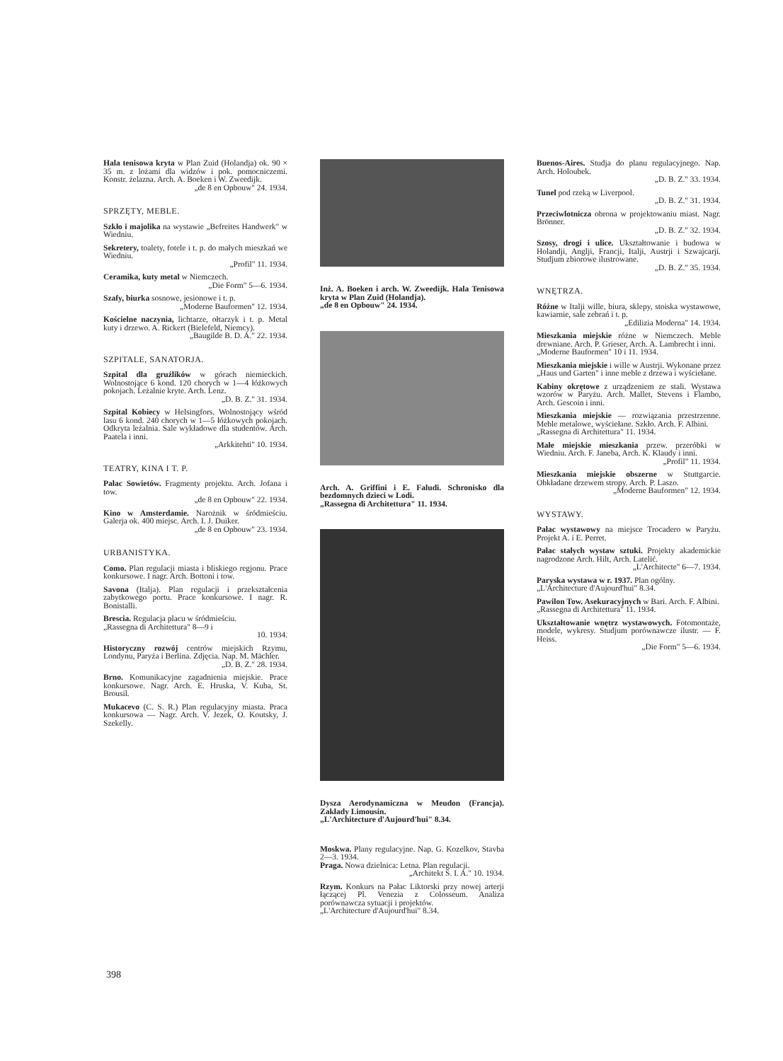Hala tenisowa kryta w Plan Zuid (Holandja) ok. 90 × 35 m. z lożami dla widzów i pok. pomocniczemi. Konstr. żelazna. Arch. A. Boeken i W. Zweedijk.
„de 8 en Opbouw" 24. 1934.
SPRZĘTY, MEBLE.
Szkło i majolika na wystawie „Befreites Handwerk" w Wiedniu.
Sekretery, toalety, fotele i t. p. do małych mieszkań we Wiedniu.
„Profil" 11. 1934.
Ceramika, kuty metal w Niemczech.
„Die Form" 5—6. 1934.
Szafy, biurka sosnowe, jesionowe i t. p.
„Moderne Bauformen" 12. 1934.
Kościelne naczynia, lichtarze, ołtarzyk i t. p. Metal kuty i drzewo. A. Rickert (Bielefeld, Niemcy).
„Baugilde B. D. A." 22. 1934.
SZPITALE, SANATORJA.
Szpital dla gruźlików w górach niemieckich. Wolnostojące 6 kond. 120 chorych w 1—4 łóżkowych pokojach. Leżalnie kryte. Arch. Lenz.
„D. B. Z." 31. 1934.
Szpital Kobiecy w Helsingfors. Wolnostojący wśród lasu 6 kond. 240 chorych w 1—5 łóżkowych pokojach. Odkryta leżalnia. Sale wykładowe dla studentów. Arch. Paatela i inni.
„Arkkitehti" 10. 1934.
TEATRY, KINA I T. P.
Pałac Sowietów. Fragmenty projektu. Arch. Jofana i tow.
„de 8 en Opbouw" 22. 1934.
Kino w Amsterdamie. Narożnik w śródmieściu. Galerja ok. 400 miejsc. Arch. I. J. Duiker.
„de 8 en Opbouw" 23. 1934.
URBANISTYKA.
Como. Plan regulacji miasta i bliskiego regjonu. Prace konkursowe. I nagr. Arch. Bottoni i tow.
Savona (Italja). Plan regulacji i przekształcenia zabytkowego portu. Prace konkursowe. I nagr. R. Bonistalli.
Brescia. Regulacja placu w śródmieściu.
„Rassegna di Architettura" 8—9 i
10. 1934.
Historyczny rozwój centrów miejskich Rzymu, Londynu, Paryża i Berlina. Zdjęcia. Nap. M. Mächler.
„D. B. Z." 28. 1934.
Brno. Komunikacyjne zagadnienia miejskie. Prace konkursowe. Nagr. Arch. E. Hruska, V. Kuba, St. Brousil.
Mukacevo (C. S. R.) Plan regulacyjny miasta. Praca konkursowa — Nagr. Arch. V. Jezek, O. Koutsky, J. Szekelly.
Inż. A. Boeken i arch. W. Zweedijk. Hala Tenisowa kryta w Plan Zuid (Holandja).
„de 8 en Opbouw" 24. 1934.
Arch. A. Griffini i E. Faludi. Schronisko dla bezdomnych dzieci w Lodi.
„Rassegna di Architettura" 11. 1934.
Dysza Aerodynamiczna w Meudon (Francja). Zakłady Limousin.
„L'Architecture d'Aujourd'hui" 8.34.
Moskwa. Plany regulacyjne. Nap. G. Kozelkov, Stavba 2—3. 1934.
Praga. Nowa dzielnica: Letna. Plan regulacji.
„Architekt S. I. A." 10. 1934.
Rzym. Konkurs na Pałac Liktorski przy nowej arterji łączącej Pl. Venezia z Colosseum. Analiza porównawcza sytuacji i projektów.
„L'Architecture d'Aujourd'hui" 8.34.
Buenos-Aires. Studja do planu regulacyjnego. Nap. Arch. Holoubek.
„D. B. Z." 33. 1934.
Tunel pod rzeką w Liverpool.
„D. B. Z." 31. 1934.
Przeciwlotnicza obrona w projektowaniu miast. Nagr. Brönner.
„D. B. Z." 32. 1934.
Szosy, drogi i ulice. Ukształtowanie i budowa w Holandji, Anglji, Francji, Italji, Austrji i Szwajcarji. Studjum zbiorowe ilustrowane.
„D. B. Z." 35. 1934.
WNĘTRZA.
Różne w Italji wille, biura, sklepy, stoiska wystawowe, kawiarnie, sale zebrań i t. p.
„Edilizia Moderna" 14. 1934.
Mieszkania miejskie różne w Niemczech. Meble drewniane. Arch. P. Grieser, Arch. A. Lambrecht i inni.
„Moderne Bauformen" 10 i 11. 1934.
Mieszkania miejskie i wille w Austrji. Wykonane przez „Haus und Garten" i inne meble z drzewa i wyściełane.
Kabiny okrętowe z urządzeniem ze stali. Wystawa wzorów w Paryżu. Arch. Mallet, Stevens i Flambo, Arch. Gescoin i inni.
Mieszkania miejskie — rozwiązania przestrzenne. Meble metalowe, wyściełane. Szkło. Arch. F. Albini.
„Rassegna di Architettura" 11. 1934.
Małe miejskie mieszkania przew. przeróbki w Wiedniu. Arch. F. Janeba, Arch. K. Klaudy i inni.
„Profil" 11. 1934.
Mieszkania miejskie obszerne w Stuttgarcie. Obkładane drzewem stropy. Arch. P. Laszo.
„Moderne Bauformen" 12. 1934.
WYSTAWY.
Pałac wystawowy na miejsce Trocadero w Paryżu. Projekt A. i E. Perret.
Pałac stałych wystaw sztuki. Projekty akademickie nagrodzone Arch. Hilt, Arch. Latelić.
„L'Architecte" 6—7. 1934.
Paryska wystawa w r. 1937. Plan ogólny.
„L'Architecture d'Aujourd'hui" 8.34.
Pawilon Tow. Asekuracyjnych w Bari. Arch. F. Albini.
„Rassegna di Architettura" 11. 1934.
Ukształtowanie wnętrz wystawowych. Fotomontaże, modele, wykresy. Studjum porównawcze ilustr. — F. Heiss.
„Die Form" 5—6. 1934.
398